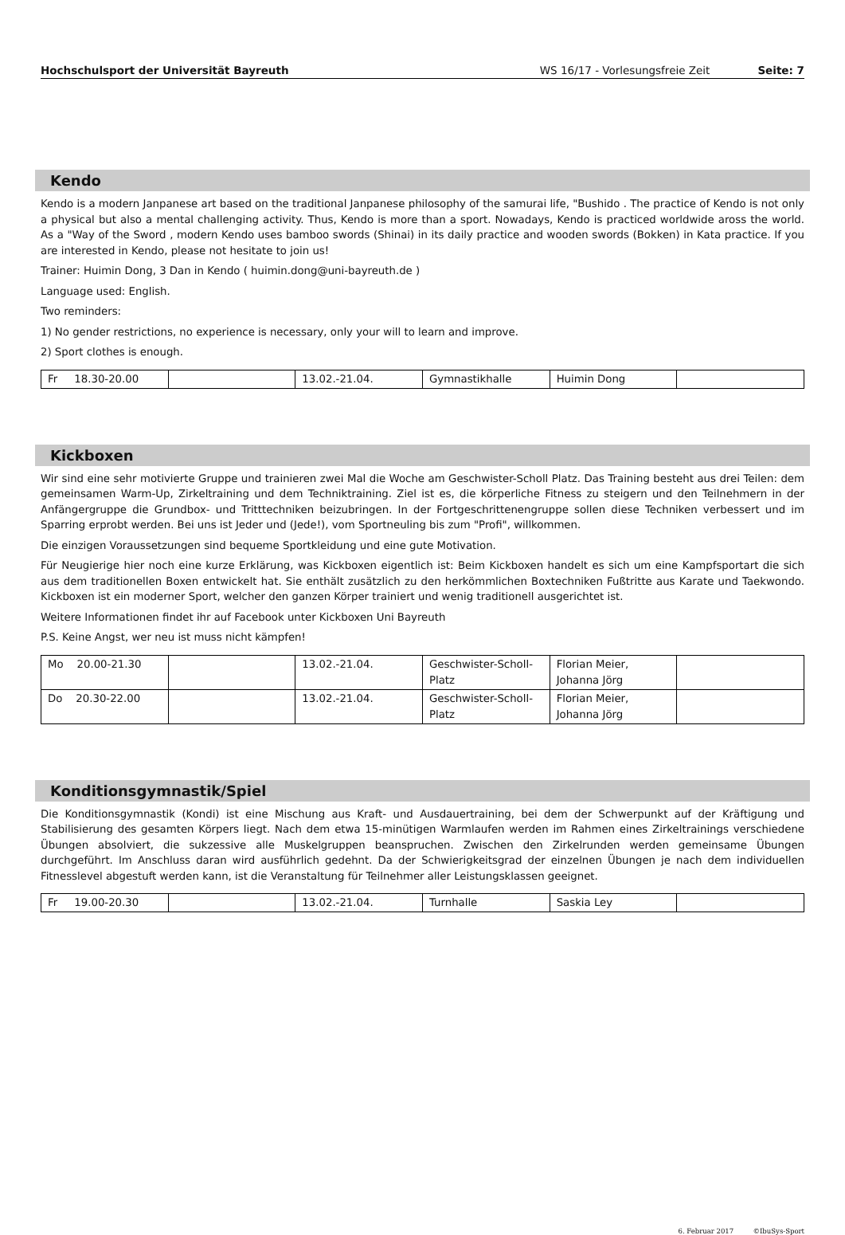Hochschulsport der Universität Bayreuth WS 16/17 - Vorlesungsfreie Zeit Seite: 7
Kendo
Kendo is a modern Janpanese art based on the traditional Janpanese philosophy of the samurai life, "Bushido . The practice of Kendo is not only a physical but also a mental challenging activity. Thus, Kendo is more than a sport. Nowadays, Kendo is practiced worldwide aross the world. As a "Way of the Sword , modern Kendo uses bamboo swords (Shinai) in its daily practice and wooden swords (Bokken) in Kata practice. If you are interested in Kendo, please not hesitate to join us!
Trainer: Huimin Dong, 3 Dan in Kendo ( huimin.dong@uni-bayreuth.de )
Language used: English.
Two reminders:
1) No gender restrictions, no experience is necessary, only your will to learn and improve.
2) Sport clothes is enough.
| Fr 18.30-20.00 | | 13.02.-21.04. | Gymnastikhalle | Huimin Dong | |
Kickboxen
Wir sind eine sehr motivierte Gruppe und trainieren zwei Mal die Woche am Geschwister-Scholl Platz. Das Training besteht aus drei Teilen: dem gemeinsamen Warm-Up, Zirkeltraining und dem Techniktraining. Ziel ist es, die körperliche Fitness zu steigern und den Teilnehmern in der Anfängergruppe die Grundbox- und Tritttechniken beizubringen. In der Fortgeschrittenengruppe sollen diese Techniken verbessert und im Sparring erprobt werden. Bei uns ist Jeder und (Jede!), vom Sportneuling bis zum "Profi", willkommen.
Die einzigen Voraussetzungen sind bequeme Sportkleidung und eine gute Motivation.
Für Neugierige hier noch eine kurze Erklärung, was Kickboxen eigentlich ist: Beim Kickboxen handelt es sich um eine Kampfsportart die sich aus dem traditionellen Boxen entwickelt hat. Sie enthält zusätzlich zu den herkömmlichen Boxtechniken Fußtritte aus Karate und Taekwondo. Kickboxen ist ein moderner Sport, welcher den ganzen Körper trainiert und wenig traditionell ausgerichtet ist.
Weitere Informationen findet ihr auf Facebook unter Kickboxen Uni Bayreuth
P.S. Keine Angst, wer neu ist muss nicht kämpfen!
| Mo 20.00-21.30 | | 13.02.-21.04. | Geschwister-Scholl-Platz | Florian Meier, Johanna Jörg | |
| Do 20.30-22.00 | | 13.02.-21.04. | Geschwister-Scholl-Platz | Florian Meier, Johanna Jörg | |
Konditionsgymnastik/Spiel
Die Konditionsgymnastik (Kondi) ist eine Mischung aus Kraft- und Ausdauertraining, bei dem der Schwerpunkt auf der Kräftigung und Stabilisierung des gesamten Körpers liegt. Nach dem etwa 15-minütigen Warmlaufen werden im Rahmen eines Zirkeltrainings verschiedene Übungen absolviert, die sukzessive alle Muskelgruppen beanspruchen. Zwischen den Zirkelrunden werden gemeinsame Übungen durchgeführt. Im Anschluss daran wird ausführlich gedehnt. Da der Schwierigkeitsgrad der einzelnen Übungen je nach dem individuellen Fitnesslevel abgestuft werden kann, ist die Veranstaltung für Teilnehmer aller Leistungsklassen geeignet.
| Fr 19.00-20.30 | | 13.02.-21.04. | Turnhalle | Saskia Ley | |
6. Februar 2017 ©IbuSys-Sport